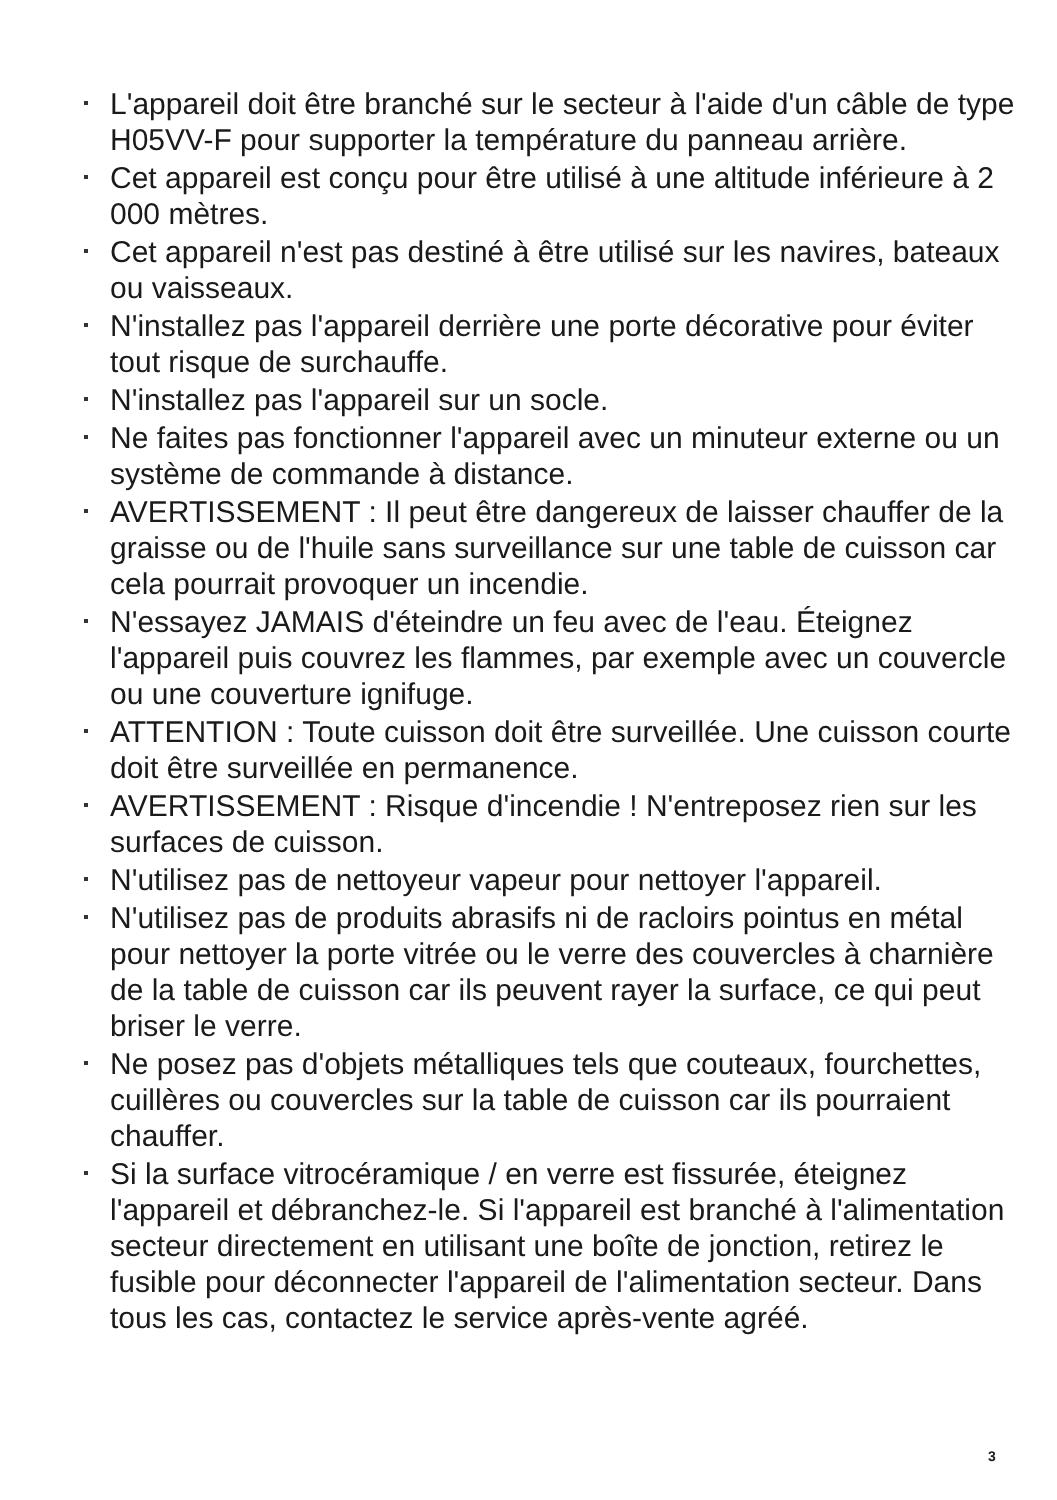L'appareil doit être branché sur le secteur à l'aide d'un câble de type H05VV-F pour supporter la température du panneau arrière.
Cet appareil est conçu pour être utilisé à une altitude inférieure à 2 000 mètres.
Cet appareil n'est pas destiné à être utilisé sur les navires, bateaux ou vaisseaux.
N'installez pas l'appareil derrière une porte décorative pour éviter tout risque de surchauffe.
N'installez pas l'appareil sur un socle.
Ne faites pas fonctionner l'appareil avec un minuteur externe ou un système de commande à distance.
AVERTISSEMENT : Il peut être dangereux de laisser chauffer de la graisse ou de l'huile sans surveillance sur une table de cuisson car cela pourrait provoquer un incendie.
N'essayez JAMAIS d'éteindre un feu avec de l'eau. Éteignez l'appareil puis couvrez les flammes, par exemple avec un couvercle ou une couverture ignifuge.
ATTENTION : Toute cuisson doit être surveillée. Une cuisson courte doit être surveillée en permanence.
AVERTISSEMENT : Risque d'incendie ! N'entreposez rien sur les surfaces de cuisson.
N'utilisez pas de nettoyeur vapeur pour nettoyer l'appareil.
N'utilisez pas de produits abrasifs ni de racloirs pointus en métal pour nettoyer la porte vitrée ou le verre des couvercles à charnière de la table de cuisson car ils peuvent rayer la surface, ce qui peut briser le verre.
Ne posez pas d'objets métalliques tels que couteaux, fourchettes, cuillères ou couvercles sur la table de cuisson car ils pourraient chauffer.
Si la surface vitrocéramique / en verre est fissurée, éteignez l'appareil et débranchez-le. Si l'appareil est branché à l'alimentation secteur directement en utilisant une boîte de jonction, retirez le fusible pour déconnecter l'appareil de l'alimentation secteur. Dans tous les cas, contactez le service après-vente agréé.
3